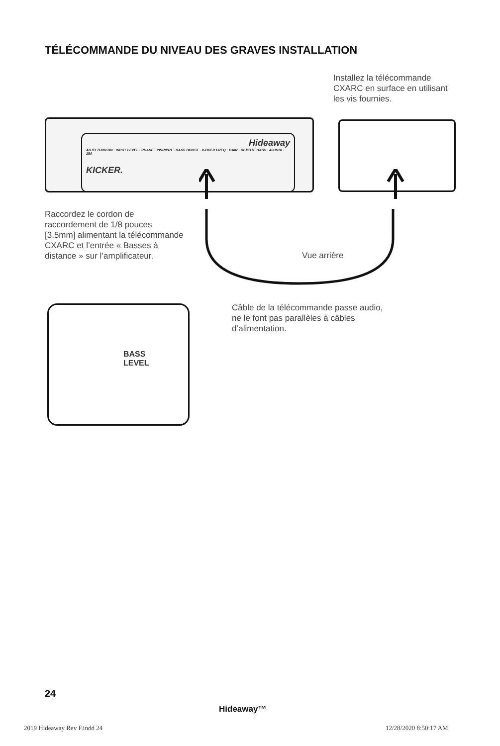TÉLÉCOMMANDE DU NIVEAU DES GRAVES INSTALLATION
Installez la télécommande CXARC en surface en utilisant les vis fournies.
Hideaway
AUTO TURN ON · INPUT LEVEL · PHASE · PWR/PRT · BASS BOOST · X-OVER FREQ · GAIN · REMOTE BASS · 46HS10 · 15A
KICKER.
Raccordez le cordon de raccordement de 1/8 pouces [3.5mm] alimentant la télécommande CXARC et l’entrée « Basses à distance » sur l’amplificateur.
Vue arrière
BASS
LEVEL
Câble de la télécommande passe audio, ne le font pas parallèles à câbles d’alimentation.
24
Hideaway™
2019 Hideaway Rev F.indd 24 12/28/2020 8:50:17 AM